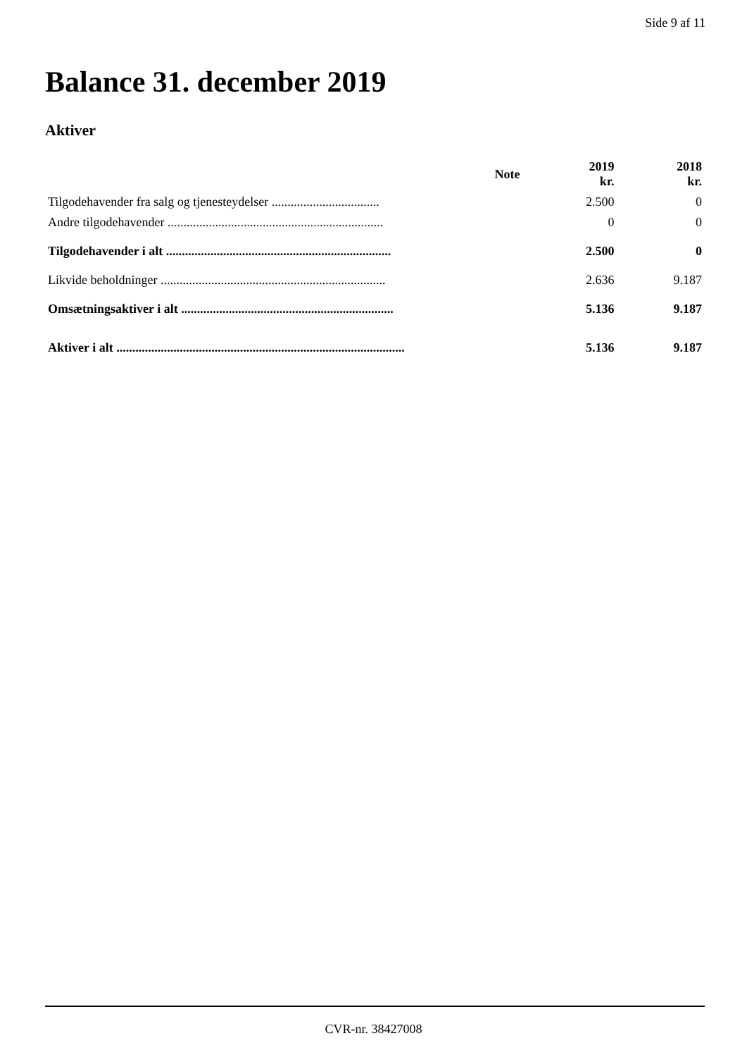Side 9 af 11
Balance 31. december 2019
Aktiver
| | Note | 2019 kr. | 2018 kr. |
| --- | --- | --- | --- |
| Tilgodehavender fra salg og tjenesteydelser .................................. | | 2.500 | 0 |
| Andre tilgodehavender .................................................................... | | 0 | 0 |
| Tilgodehavender i alt ....................................................................... | | 2.500 | 0 |
| Likvide beholdninger ....................................................................... | | 2.636 | 9.187 |
| Omsætningsaktiver i alt ................................................................... | | 5.136 | 9.187 |
| Aktiver i alt ........................................................................................... | | 5.136 | 9.187 |
CVR-nr. 38427008